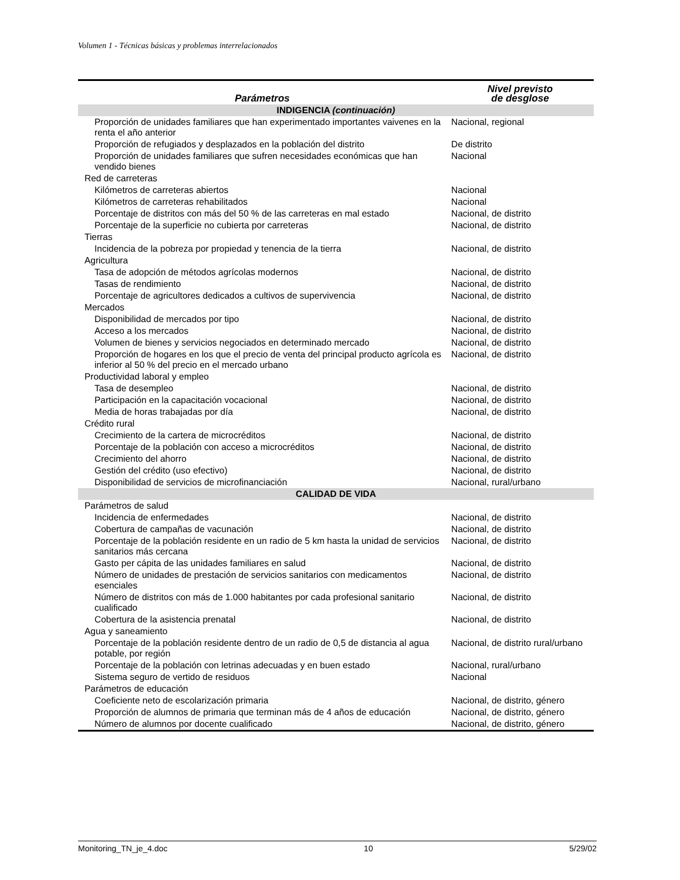Volumen 1 - Técnicas básicas y problemas interrelacionados
| Parámetros | Nivel previsto de desglose |
| --- | --- |
| INDIGENCIA (continuación) | |
| Proporción de unidades familiares que han experimentado importantes vaivenes en la renta el año anterior | Nacional, regional |
| Proporción de refugiados y desplazados en la población del distrito | De distrito |
| Proporción de unidades familiares que sufren necesidades económicas que han vendido bienes | Nacional |
| Red de carreteras | |
| Kilómetros de carreteras abiertos | Nacional |
| Kilómetros de carreteras rehabilitados | Nacional |
| Porcentaje de distritos con más del 50 % de las carreteras en mal estado | Nacional, de distrito |
| Porcentaje de la superficie no cubierta por carreteras | Nacional, de distrito |
| Tierras | |
| Incidencia de la pobreza por propiedad y tenencia de la tierra | Nacional, de distrito |
| Agricultura | |
| Tasa de adopción de métodos agrícolas modernos | Nacional, de distrito |
| Tasas de rendimiento | Nacional, de distrito |
| Porcentaje de agricultores dedicados a cultivos de supervivencia | Nacional, de distrito |
| Mercados | |
| Disponibilidad de mercados por tipo | Nacional, de distrito |
| Acceso a los mercados | Nacional, de distrito |
| Volumen de bienes y servicios negociados en determinado mercado | Nacional, de distrito |
| Proporción de hogares en los que el precio de venta del principal producto agrícola es inferior al 50 % del precio en el mercado urbano | Nacional, de distrito |
| Productividad laboral y empleo | |
| Tasa de desempleo | Nacional, de distrito |
| Participación en la capacitación vocacional | Nacional, de distrito |
| Media de horas trabajadas por día | Nacional, de distrito |
| Crédito rural | |
| Crecimiento de la cartera de microcréditos | Nacional, de distrito |
| Porcentaje de la población con acceso a microcréditos | Nacional, de distrito |
| Crecimiento del ahorro | Nacional, de distrito |
| Gestión del crédito (uso efectivo) | Nacional, de distrito |
| Disponibilidad de servicios de microfinanciación | Nacional, rural/urbano |
| CALIDAD DE VIDA | |
| Parámetros de salud | |
| Incidencia de enfermedades | Nacional, de distrito |
| Cobertura de campañas de vacunación | Nacional, de distrito |
| Porcentaje de la población residente en un radio de 5 km hasta la unidad de servicios sanitarios más cercana | Nacional, de distrito |
| Gasto per cápita de las unidades familiares en salud | Nacional, de distrito |
| Número de unidades de prestación de servicios sanitarios con medicamentos esenciales | Nacional, de distrito |
| Número de distritos con más de 1.000 habitantes por cada profesional sanitario cualificado | Nacional, de distrito |
| Cobertura de la asistencia prenatal | Nacional, de distrito |
| Agua y saneamiento | |
| Porcentaje de la población residente dentro de un radio de 0,5 de distancia al agua potable, por región | Nacional, de distrito rural/urbano |
| Porcentaje de la población con letrinas adecuadas y en buen estado | Nacional, rural/urbano |
| Sistema seguro de vertido de residuos | Nacional |
| Parámetros de educación | |
| Coeficiente neto de escolarización primaria | Nacional, de distrito, género |
| Proporción de alumnos de primaria que terminan más de 4 años de educación | Nacional, de distrito, género |
| Número de alumnos por docente cualificado | Nacional, de distrito, género |
Monitoring_TN_je_4.doc 10 5/29/02